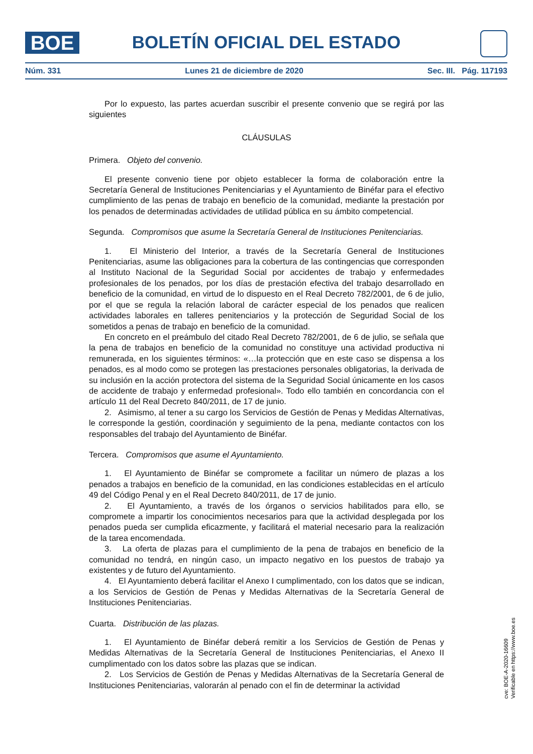BOE
BOLETÍN OFICIAL DEL ESTADO
Núm. 331 Lunes 21 de diciembre de 2020 Sec. III. Pág. 117193
Por lo expuesto, las partes acuerdan suscribir el presente convenio que se regirá por las siguientes
CLÁUSULAS
Primera. Objeto del convenio.
El presente convenio tiene por objeto establecer la forma de colaboración entre la Secretaría General de Instituciones Penitenciarias y el Ayuntamiento de Binéfar para el efectivo cumplimiento de las penas de trabajo en beneficio de la comunidad, mediante la prestación por los penados de determinadas actividades de utilidad pública en su ámbito competencial.
Segunda. Compromisos que asume la Secretaría General de Instituciones Penitenciarias.
1. El Ministerio del Interior, a través de la Secretaría General de Instituciones Penitenciarias, asume las obligaciones para la cobertura de las contingencias que corresponden al Instituto Nacional de la Seguridad Social por accidentes de trabajo y enfermedades profesionales de los penados, por los días de prestación efectiva del trabajo desarrollado en beneficio de la comunidad, en virtud de lo dispuesto en el Real Decreto 782/2001, de 6 de julio, por el que se regula la relación laboral de carácter especial de los penados que realicen actividades laborales en talleres penitenciarios y la protección de Seguridad Social de los sometidos a penas de trabajo en beneficio de la comunidad.
En concreto en el preámbulo del citado Real Decreto 782/2001, de 6 de julio, se señala que la pena de trabajos en beneficio de la comunidad no constituye una actividad productiva ni remunerada, en los siguientes términos: «…la protección que en este caso se dispensa a los penados, es al modo como se protegen las prestaciones personales obligatorias, la derivada de su inclusión en la acción protectora del sistema de la Seguridad Social únicamente en los casos de accidente de trabajo y enfermedad profesional». Todo ello también en concordancia con el artículo 11 del Real Decreto 840/2011, de 17 de junio.
2. Asimismo, al tener a su cargo los Servicios de Gestión de Penas y Medidas Alternativas, le corresponde la gestión, coordinación y seguimiento de la pena, mediante contactos con los responsables del trabajo del Ayuntamiento de Binéfar.
Tercera. Compromisos que asume el Ayuntamiento.
1. El Ayuntamiento de Binéfar se compromete a facilitar un número de plazas a los penados a trabajos en beneficio de la comunidad, en las condiciones establecidas en el artículo 49 del Código Penal y en el Real Decreto 840/2011, de 17 de junio.
2. El Ayuntamiento, a través de los órganos o servicios habilitados para ello, se compromete a impartir los conocimientos necesarios para que la actividad desplegada por los penados pueda ser cumplida eficazmente, y facilitará el material necesario para la realización de la tarea encomendada.
3. La oferta de plazas para el cumplimiento de la pena de trabajos en beneficio de la comunidad no tendrá, en ningún caso, un impacto negativo en los puestos de trabajo ya existentes y de futuro del Ayuntamiento.
4. El Ayuntamiento deberá facilitar el Anexo I cumplimentado, con los datos que se indican, a los Servicios de Gestión de Penas y Medidas Alternativas de la Secretaría General de Instituciones Penitenciarias.
Cuarta. Distribución de las plazas.
1. El Ayuntamiento de Binéfar deberá remitir a los Servicios de Gestión de Penas y Medidas Alternativas de la Secretaría General de Instituciones Penitenciarias, el Anexo II cumplimentado con los datos sobre las plazas que se indican.
2. Los Servicios de Gestión de Penas y Medidas Alternativas de la Secretaría General de Instituciones Penitenciarias, valorarán al penado con el fin de determinar la actividad
cve: BOE-A-2020-16609
Verificable en https://www.boe.es